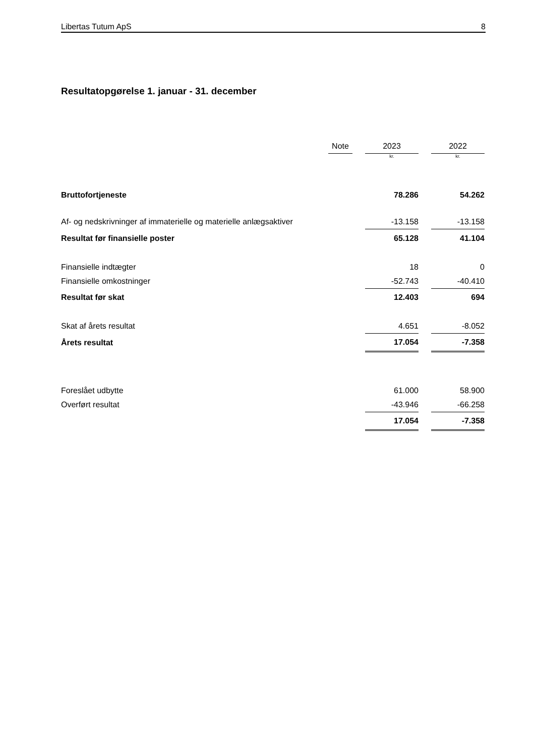Libertas Tutum ApS 8
Resultatopgørelse 1. januar - 31. december
| | Note | | 2023 | | 2022 |
| --- | --- | --- | --- | --- | --- |
| | | | kr. | | kr. |
| Bruttofortjeneste | | | 78.286 | | 54.262 |
| Af- og nedskrivninger af immaterielle og materielle anlægsaktiver | | | -13.158 | | -13.158 |
| Resultat før finansielle poster | | | 65.128 | | 41.104 |
| Finansielle indtægter | | | 18 | | 0 |
| Finansielle omkostninger | | | -52.743 | | -40.410 |
| Resultat før skat | | | 12.403 | | 694 |
| Skat af årets resultat | | | 4.651 | | -8.052 |
| Årets resultat | | | 17.054 | | -7.358 |
| Foreslået udbytte | | | 61.000 | | 58.900 |
| Overført resultat | | | -43.946 | | -66.258 |
| | | | 17.054 | | -7.358 |